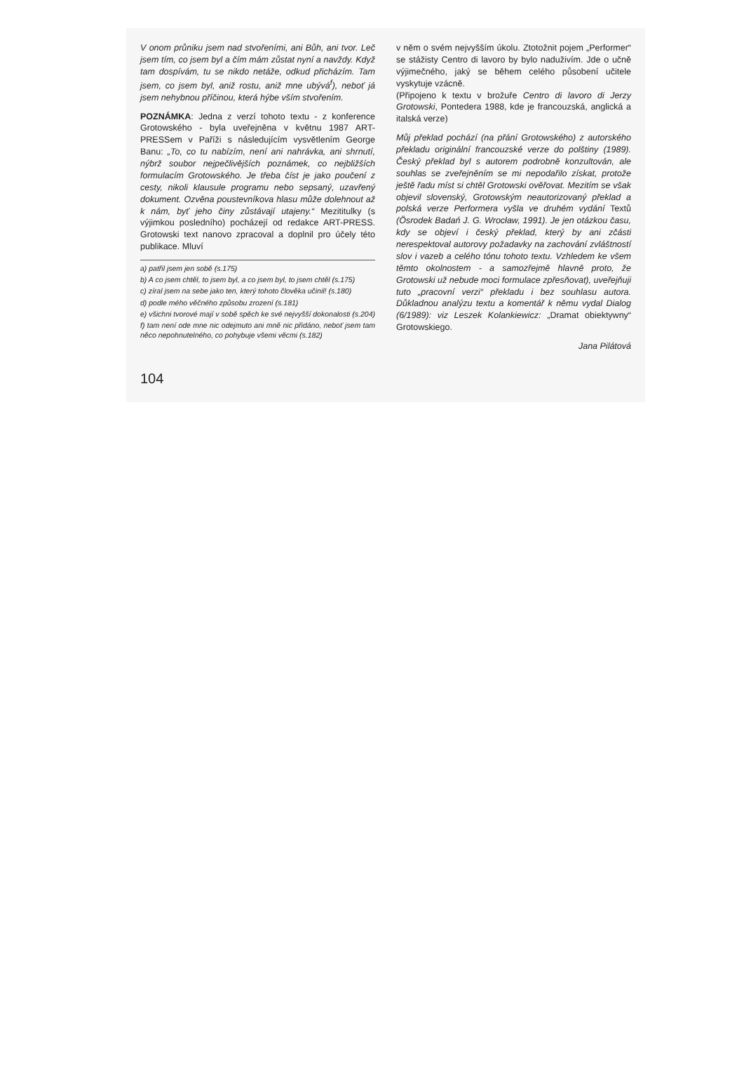V onom průniku jsem nad stvořeními, ani Bůh, ani tvor. Leč jsem tím, co jsem byl a čím mám zůstat nyní a navždy. Když tam dospívám, tu se nikdo netáže, odkud přicházím. Tam jsem, co jsem byl, aniž rostu, aniž mne ubývá<sup>f</sup>), neboť já jsem nehybnou příčinou, která hýbe vším stvořením.
POZNÁMKA: Jedna z verzí tohoto textu - z konference Grotowského - byla uveřejněna v květnu 1987 ART-PRESSem v Paříži s následujícím vysvětlením George Banu: „To, co tu nabízím, není ani nahrávka, ani shrnutí, nýbrž soubor nejpečlivějších poznámek, co nejbližších formulacím Grotowského. Je třeba číst je jako poučení z cesty, nikoli klausule programu nebo sepsaný, uzavřený dokument. Ozvěna poustevníkova hlasu může dolehnout až k nám, byť jeho činy zůstávají utajeny.“ Mezititulky (s výjimkou posledního) pocházejí od redakce ART-PRESS. Grotowski text nanovo zpracoval a doplnil pro účely této publikace. Mluví
a) patřil jsem jen sobě (s.175)
b) A co jsem chtěl, to jsem byl, a co jsem byl, to jsem chtěl (s.175)
c) zíral jsem na sebe jako ten, který tohoto člověka učinil! (s.180)
d) podle mého věčného způsobu zrození (s.181)
e) všichni tvorové mají v sobě spěch ke své nejvyšší dokonalosti (s.204)
f) tam není ode mne nic odejmuto ani mně nic přidáno, neboť jsem tam něco nepohnutelného, co pohybuje všemi věcmi (s.182)
v něm o svém nejvyšším úkolu. Ztotožnit pojem „Performer“ se stážisty Centro di lavoro by bylo naduživím. Jde o učně výjimečného, jaký se během celého působení učitele vyskytuje vzácně.
(Připojeno k textu v brožuře Centro di lavoro di Jerzy Grotowski, Pontedera 1988, kde je francouzská, anglická a italská verze)
Můj překlad pochází (na přání Grotowského) z autorského překladu originální francouzské verze do polštiny (1989). Český překlad byl s autorem podrobně konzultován, ale souhlas se zveřejněním se mi nepodařilo získat, protože ještě řadu míst si chtěl Grotowski ověřovat. Mezitím se však objevil slovenský, Grotowským neautorizovaný překlad a polská verze Performera vyšla ve druhém vydání Textů (Ösrodek Badań J. G. Wrocław, 1991). Je jen otázkou času, kdy se objeví i český překlad, který by ani zčásti nerespektoval autorovy požadavky na zachování zvláštností slov i vazeb a celého tónu tohoto textu. Vzhledem ke všem těmto okolnostem - a samozřejmě hlavně proto, že Grotowski už nebude moci formulace zpřesňovat), uveřejňuji tuto „pracovní verzi“ překladu i bez souhlasu autora. Důkladnou analýzu textu a komentář k němu vydal Dialog (6/1989): viz Leszek Kolankiewicz: „Dramat obiektywny“ Grotowskiego.
Jana Pilátová
104